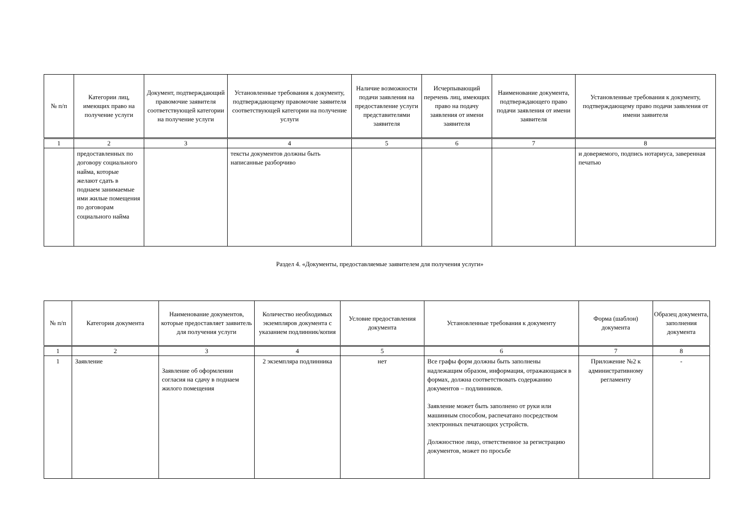| № п/п | Категории лиц, имеющих право на получение услуги | Документ, подтверждающий правомочие заявителя соответствующей категории на получение услуги | Установленные требования к документу, подтверждающему правомочие заявителя соответствующей категории на получение услуги | Наличие возможности подачи заявления на предоставление услуги представителями заявителя | Исчерпывающий перечень лиц, имеющих право на подачу заявления от имени заявителя | Наименование документа, подтверждающего право подачи заявления от имени заявителя | Установленные требования к документу, подтверждающему право подачи заявления от имени заявителя |
| --- | --- | --- | --- | --- | --- | --- | --- |
| 1 | 2 | 3 | 4 | 5 | 6 | 7 | 8 |
| | предоставленных по договору социального найма, которые желают сдать в поднаем занимаемые ими жилые помещения по договорам социального найма | | тексты документов должны быть написанные разборчиво | | | | и доверяемого, подпись нотариуса, заверенная печатью |
Раздел 4. «Документы, предоставляемые заявителем для получения услуги»
| № п/п | Категория документа | Наименование документов, которые предоставляет заявитель для получения услуги | Количество необходимых экземпляров документа с указанием подлинник/копия | Условие предоставления документа | Установленные требования к документу | Форма (шаблон) документа | Образец документа, заполнения документа |
| --- | --- | --- | --- | --- | --- | --- | --- |
| 1 | 2 | 3 | 4 | 5 | 6 | 7 | 8 |
| 1 | Заявление | Заявление об оформлении согласия на сдачу в поднаем жилого помещения | 2 экземпляра подлинника | нет | Все графы форм должны быть заполнены надлежащим образом, информация, отражающаяся в формах, должна соответствовать содержанию документов – подлинников. Заявление может быть заполнено от руки или машинным способом, распечатано посредством электронных печатающих устройств. Должностное лицо, ответственное за регистрацию документов, может по просьбе | Приложение №2 к административному регламенту | - |